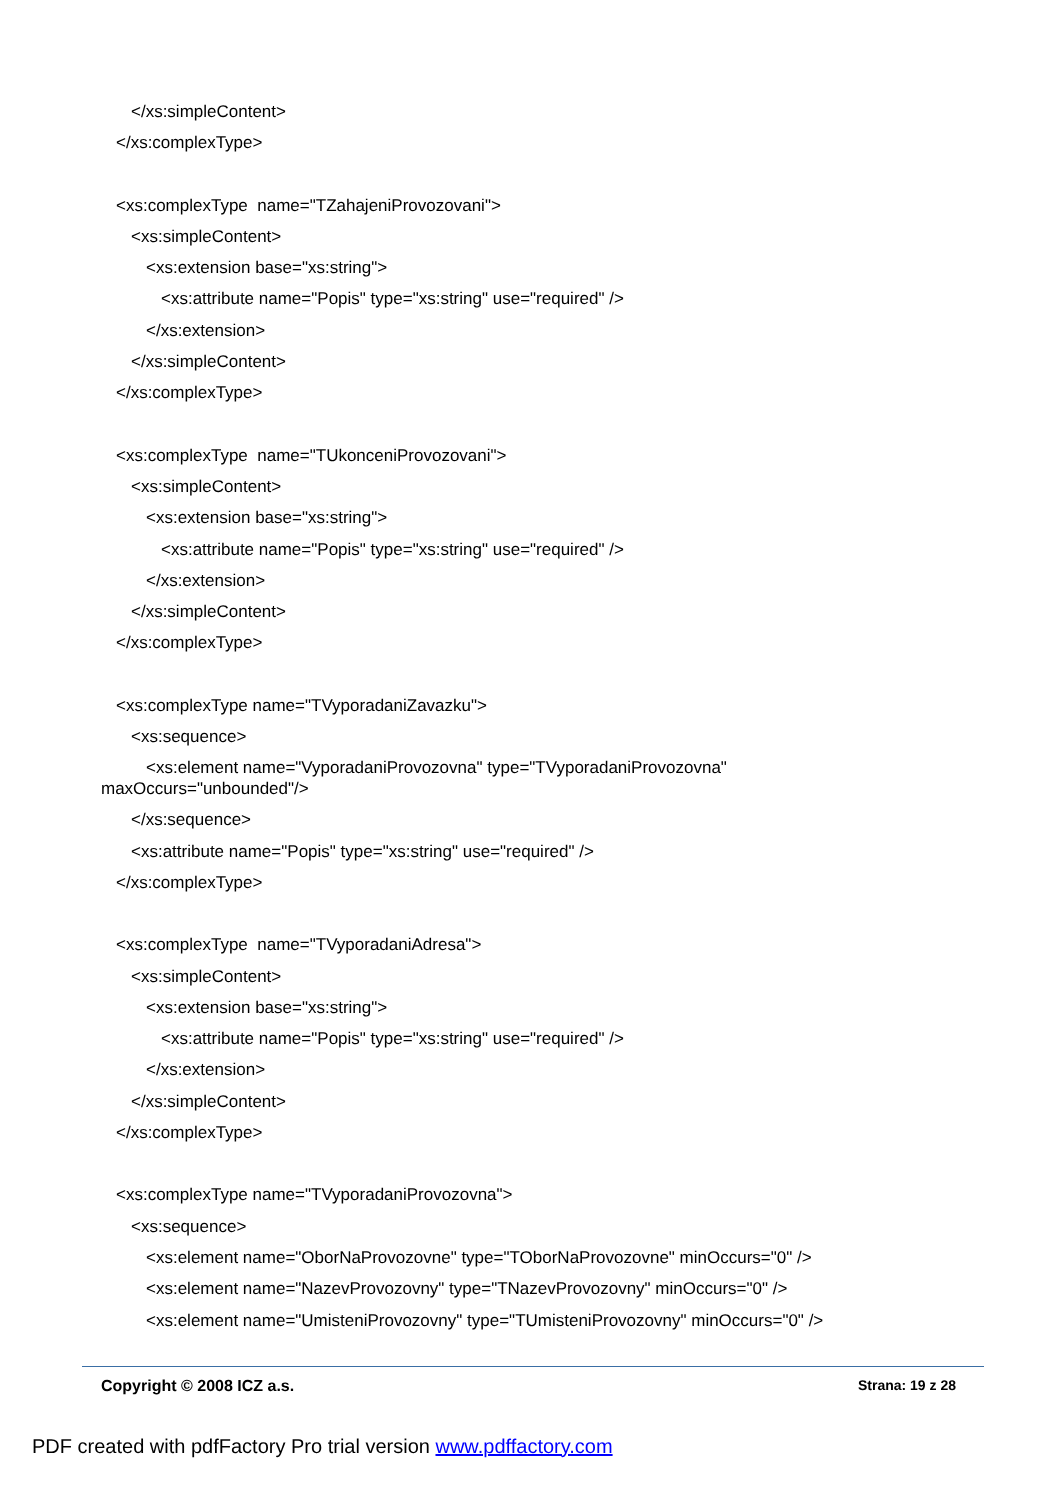</xs:simpleContent>
</xs:complexType>
<xs:complexType name="TZahajeniProvozovani">
<xs:simpleContent>
<xs:extension base="xs:string">
<xs:attribute name="Popis" type="xs:string" use="required" />
</xs:extension>
</xs:simpleContent>
</xs:complexType>
<xs:complexType name="TUkonceniProvozovani">
<xs:simpleContent>
<xs:extension base="xs:string">
<xs:attribute name="Popis" type="xs:string" use="required" />
</xs:extension>
</xs:simpleContent>
</xs:complexType>
<xs:complexType name="TVyporadaniZavazku">
<xs:sequence>
<xs:element name="VyporadaniProvozovna" type="TVyporadaniProvozovna"
maxOccurs="unbounded"/>
</xs:sequence>
<xs:attribute name="Popis" type="xs:string" use="required" />
</xs:complexType>
<xs:complexType name="TVyporadaniAdresa">
<xs:simpleContent>
<xs:extension base="xs:string">
<xs:attribute name="Popis" type="xs:string" use="required" />
</xs:extension>
</xs:simpleContent>
</xs:complexType>
<xs:complexType name="TVyporadaniProvozovna">
<xs:sequence>
<xs:element name="OborNaProvozovne" type="TOborNaProvozovne" minOccurs="0" />
<xs:element name="NazevProvozovny" type="TNazevProvozovny" minOccurs="0" />
<xs:element name="UmisteniProvozovny" type="TUmisteniProvozovny" minOccurs="0" />
Copyright © 2008 ICZ a.s. Strana: 19 z 28
PDF created with pdfFactory Pro trial version www.pdffactory.com